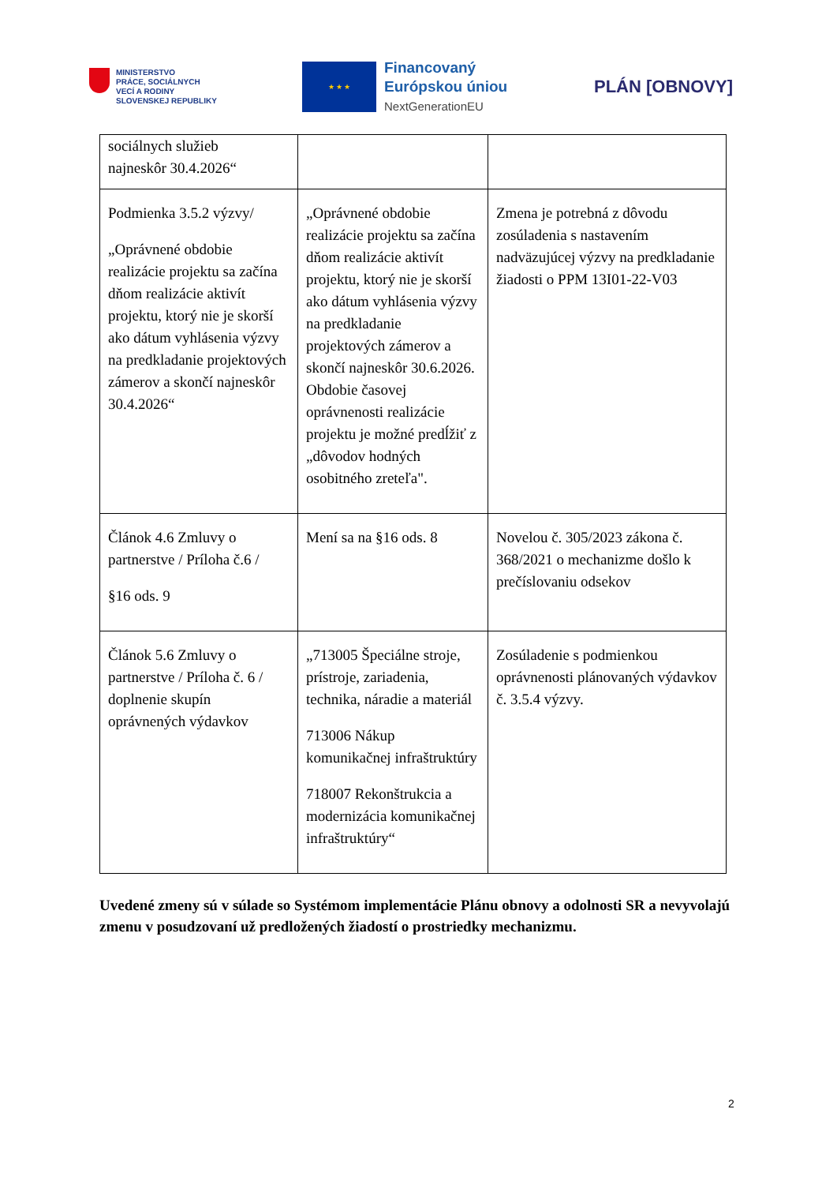MINISTERSTVO
PRÁCE, SOCIÁLNYCH
VECÍ A RODINY
SLOVENSKEJ REPUBLIKY
★ ★ ★
Financovaný
Európskou úniou
NextGenerationEU
PLÁN [OBNOVY]
| sociálnych služieb najneskôr 30.4.2026“ | | |
| Podmienka 3.5.2 výzvy/ „Oprávnené obdobie realizácie projektu sa začína dňom realizácie aktivít projektu, ktorý nie je skorší ako dátum vyhlásenia výzvy na predkladanie projektových zámerov a skončí najneskôr 30.4.2026“ | „Oprávnené obdobie realizácie projektu sa začína dňom realizácie aktivít projektu, ktorý nie je skorší ako dátum vyhlásenia výzvy na predkladanie projektových zámerov a skončí najneskôr 30.6.2026. Obdobie časovej oprávnenosti realizácie projektu je možné predĺžiť z „dôvodov hodných osobitného zreteľa". | Zmena je potrebná z dôvodu zosúladenia s nastavením nadväzujúcej výzvy na predkladanie žiadosti o PPM 13I01-22-V03 |
| Článok 4.6 Zmluvy o partnerstve / Príloha č.6 / §16 ods. 9 | Mení sa na §16 ods. 8 | Novelou č. 305/2023 zákona č. 368/2021 o mechanizme došlo k prečíslovaniu odsekov |
| Článok 5.6 Zmluvy o partnerstve / Príloha č. 6 / doplnenie skupín oprávnených výdavkov | „713005 Špeciálne stroje, prístroje, zariadenia, technika, náradie a materiál 713006 Nákup komunikačnej infraštruktúry 718007 Rekonštrukcia a modernizácia komunikačnej infraštruktúry“ | Zosúladenie s podmienkou oprávnenosti plánovaných výdavkov č. 3.5.4 výzvy. |
Uvedené zmeny sú v súlade so Systémom implementácie Plánu obnovy a odolnosti SR a nevyvolajú zmenu v posudzovaní už predložených žiadostí o prostriedky mechanizmu.
2